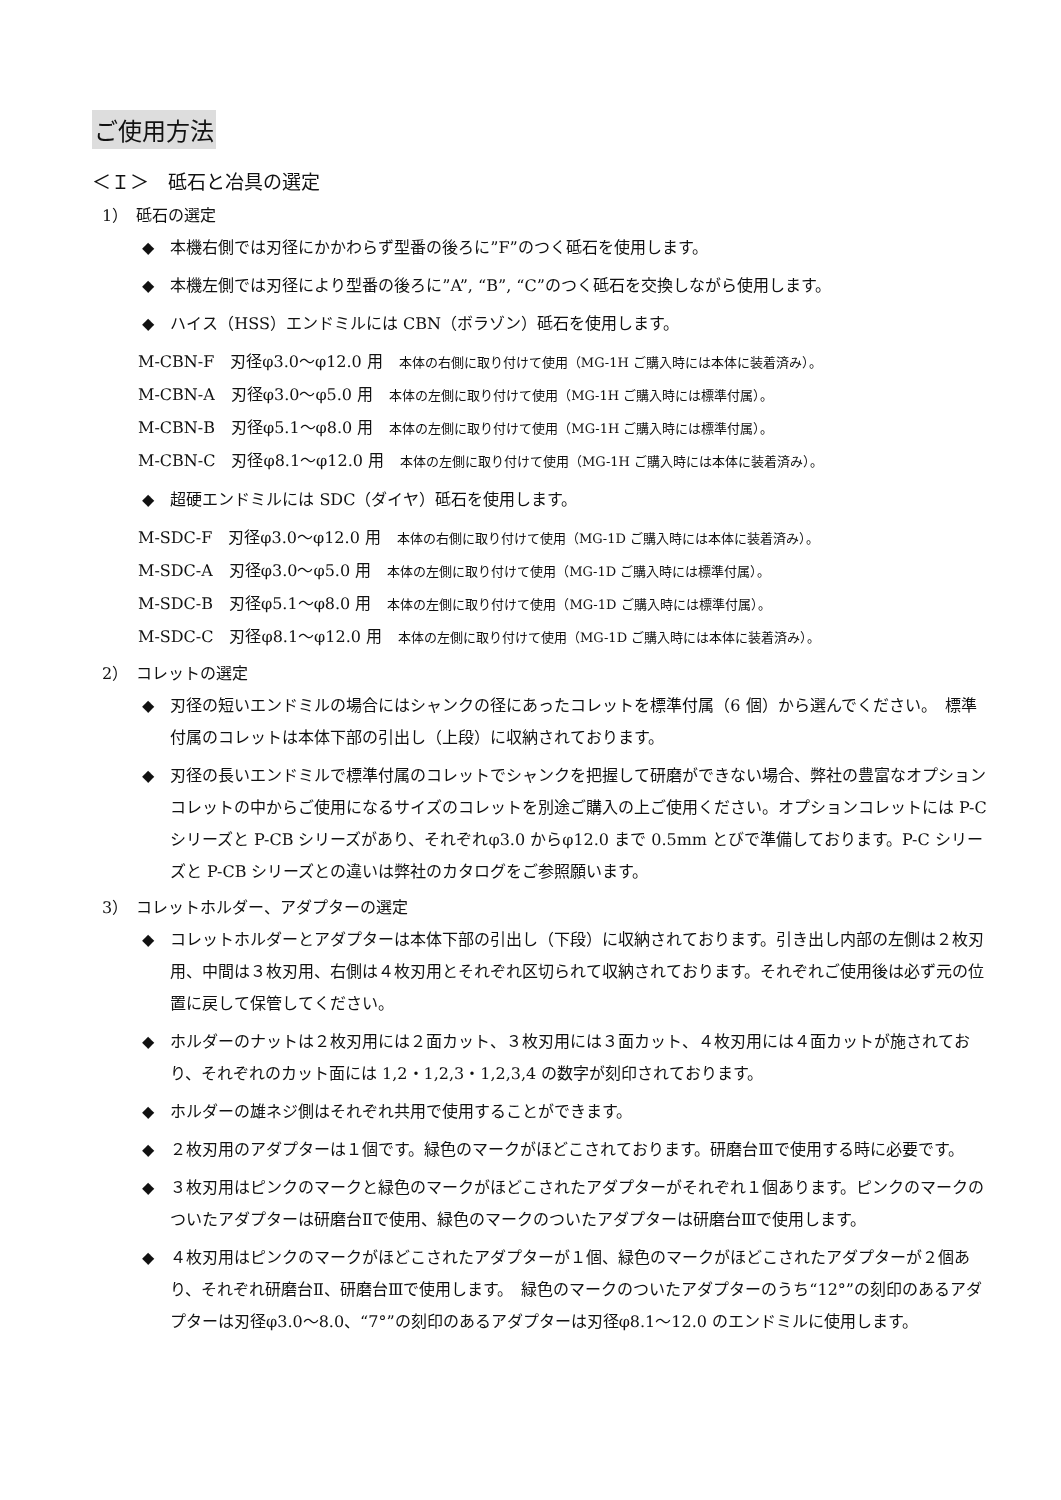ご使用方法
＜Ｉ＞　砥石と冶具の選定
1）　砥石の選定
◆　本機右側では刃径にかかわらず型番の後ろに”F”のつく砥石を使用します。
◆　本機左側では刃径により型番の後ろに”A”, “B”, “C”のつく砥石を交換しながら使用します。
◆　ハイス（HSS）エンドミルには CBN（ボラゾン）砥石を使用します。
M-CBN-F　刃径φ3.0～φ12.0 用　本体の右側に取り付けて使用（MG-1H ご購入時には本体に装着済み）。
M-CBN-A　刃径φ3.0～φ5.0 用　本体の左側に取り付けて使用（MG-1H ご購入時には標準付属）。
M-CBN-B　刃径φ5.1～φ8.0 用　本体の左側に取り付けて使用（MG-1H ご購入時には標準付属）。
M-CBN-C　刃径φ8.1～φ12.0 用　本体の左側に取り付けて使用（MG-1H ご購入時には本体に装着済み）。
◆　超硬エンドミルには SDC（ダイヤ）砥石を使用します。
M-SDC-F　刃径φ3.0～φ12.0 用　本体の右側に取り付けて使用（MG-1D ご購入時には本体に装着済み）。
M-SDC-A　刃径φ3.0～φ5.0 用　本体の左側に取り付けて使用（MG-1D ご購入時には標準付属）。
M-SDC-B　刃径φ5.1～φ8.0 用　本体の左側に取り付けて使用（MG-1D ご購入時には標準付属）。
M-SDC-C　刃径φ8.1～φ12.0 用　本体の左側に取り付けて使用（MG-1D ご購入時には本体に装着済み）。
2）　コレットの選定
◆　刃径の短いエンドミルの場合にはシャンクの径にあったコレットを標準付属（6 個）から選んでください。　標準付属のコレットは本体下部の引出し（上段）に収納されております。
◆　刃径の長いエンドミルで標準付属のコレットでシャンクを把握して研磨ができない場合、弊社の豊富なオプションコレットの中からご使用になるサイズのコレットを別途ご購入の上ご使用ください。オプションコレットには P-C シリーズと P-CB シリーズがあり、それぞれφ3.0 からφ12.0 まで 0.5mm とびで準備しております。P-C シリーズと P-CB シリーズとの違いは弊社のカタログをご参照願います。
3）　コレットホルダー、アダプターの選定
◆　コレットホルダーとアダプターは本体下部の引出し（下段）に収納されております。引き出し内部の左側は２枚刃用、中間は３枚刃用、右側は４枚刃用とそれぞれ区切られて収納されております。それぞれご使用後は必ず元の位置に戻して保管してください。
◆　ホルダーのナットは２枚刃用には２面カット、３枚刃用には３面カット、４枚刃用には４面カットが施されており、それぞれのカット面には 1,2・1,2,3・1,2,3,4 の数字が刻印されております。
◆　ホルダーの雄ネジ側はそれぞれ共用で使用することができます。
◆　２枚刃用のアダプターは１個です。緑色のマークがほどこされております。研磨台Ⅲで使用する時に必要です。
◆　３枚刃用はピンクのマークと緑色のマークがほどこされたアダプターがそれぞれ１個あります。ピンクのマークのついたアダプターは研磨台Ⅱで使用、緑色のマークのついたアダプターは研磨台Ⅲで使用します。
◆　４枚刃用はピンクのマークがほどこされたアダプターが１個、緑色のマークがほどこされたアダプターが２個あり、それぞれ研磨台Ⅱ、研磨台Ⅲで使用します。　緑色のマークのついたアダプターのうち“12°”の刻印のあるアダプターは刃径φ3.0～8.0、“7°”の刻印のあるアダプターは刃径φ8.1～12.0 のエンドミルに使用します。